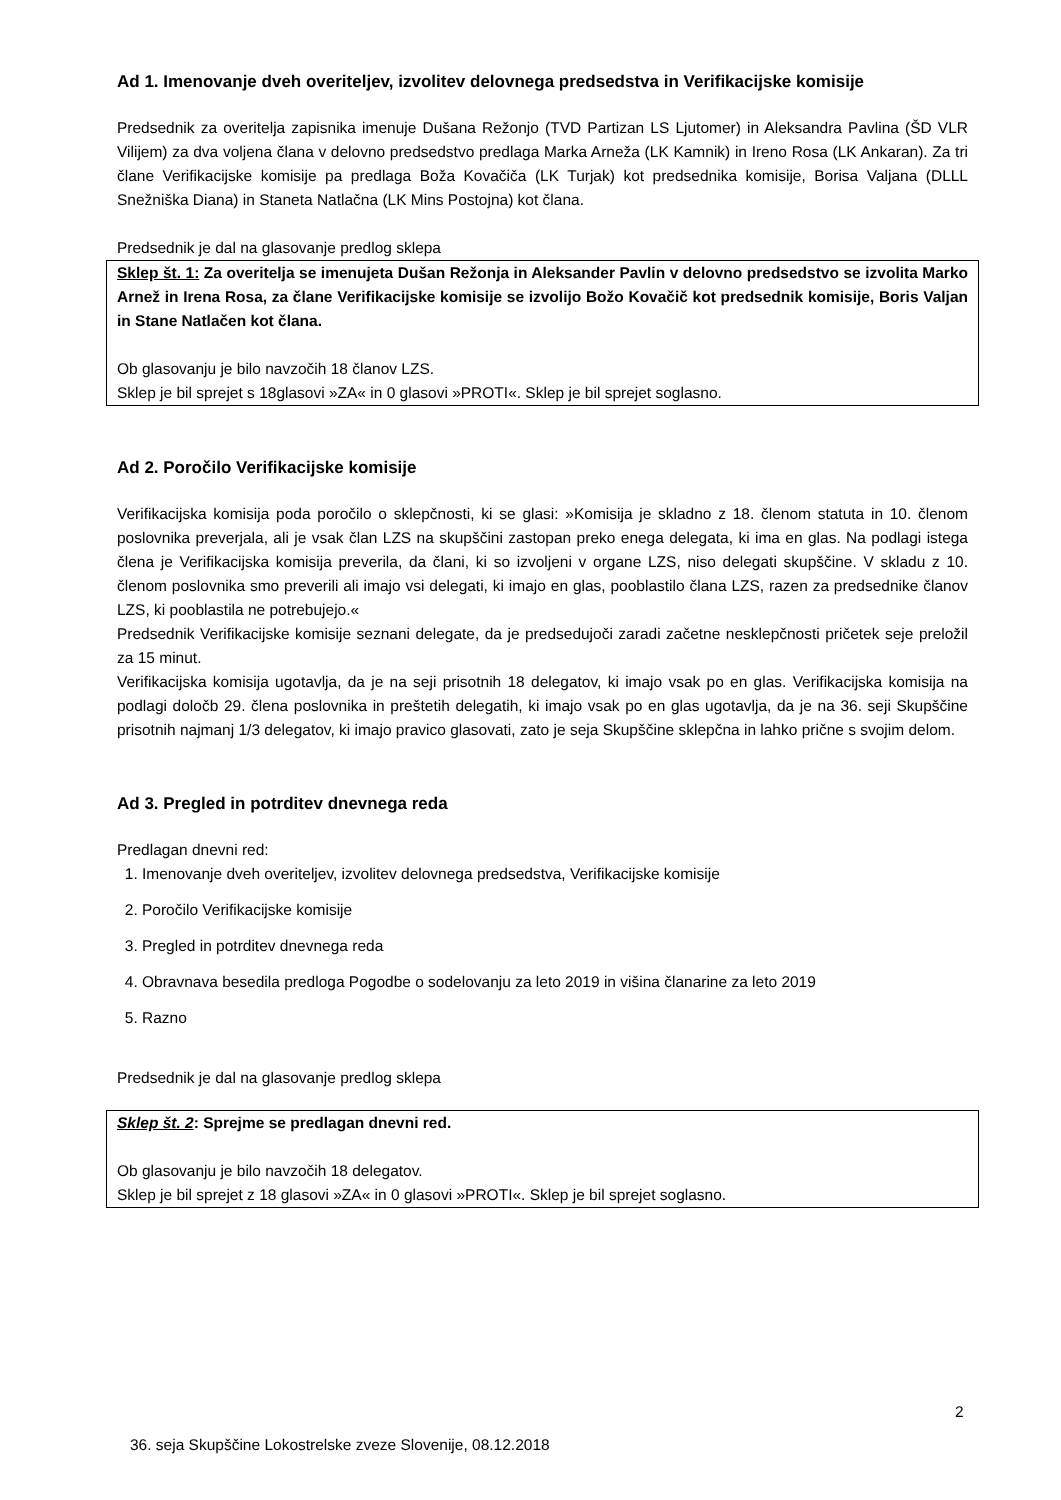Ad 1. Imenovanje dveh overiteljev, izvolitev delovnega predsedstva in Verifikacijske komisije
Predsednik za overitelja zapisnika imenuje Dušana Režonjo (TVD Partizan LS Ljutomer) in Aleksandra Pavlina (ŠD VLR Vilijem) za dva voljena člana v delovno predsedstvo predlaga Marka Arneža (LK Kamnik) in Ireno Rosa (LK Ankaran). Za tri člane Verifikacijske komisije pa predlaga Boža Kovačiča (LK Turjak) kot predsednika komisije, Borisa Valjana (DLLL Snežniška Diana) in Staneta Natlačna (LK Mins Postojna) kot člana.
Predsednik je dal na glasovanje predlog sklepa
Sklep št. 1: Za overitelja se imenujeta Dušan Režonja in Aleksander Pavlin v delovno predsedstvo se izvolita Marko Arnež in Irena Rosa, za člane Verifikacijske komisije se izvolijo Božo Kovačič kot predsednik komisije, Boris Valjan in Stane Natlačen kot člana.
Ob glasovanju je bilo navzočih 18 članov LZS.
Sklep je bil sprejet s 18glasovi »ZA« in 0 glasovi »PROTI«. Sklep je bil sprejet soglasno.
Ad 2. Poročilo Verifikacijske komisije
Verifikacijska komisija poda poročilo o sklepčnosti, ki se glasi: »Komisija je skladno z 18. členom statuta in 10. členom poslovnika preverjala, ali je vsak član LZS na skupščini zastopan preko enega delegata, ki ima en glas. Na podlagi istega člena je Verifikacijska komisija preverila, da člani, ki so izvoljeni v organe LZS, niso delegati skupščine. V skladu z 10. členom poslovnika smo preverili ali imajo vsi delegati, ki imajo en glas, pooblastilo člana LZS, razen za predsednike članov LZS, ki pooblastila ne potrebujejo.«
Predsednik Verifikacijske komisije seznani delegate, da je predsedujoči zaradi začetne nesklepčnosti pričetek seje preložil za 15 minut.
Verifikacijska komisija ugotavlja, da je na seji prisotnih 18 delegatov, ki imajo vsak po en glas. Verifikacijska komisija na podlagi določb 29. člena poslovnika in preštetih delegatih, ki imajo vsak po en glas ugotavlja, da je na 36. seji Skupščine prisotnih najmanj 1/3 delegatov, ki imajo pravico glasovati, zato je seja Skupščine sklepčna in lahko prične s svojim delom.
Ad 3. Pregled in potrditev dnevnega reda
Predlagan dnevni red:
1. Imenovanje dveh overiteljev, izvolitev delovnega predsedstva, Verifikacijske komisije
2. Poročilo Verifikacijske komisije
3. Pregled in potrditev dnevnega reda
4. Obravnava besedila predloga Pogodbe o sodelovanju za leto 2019 in višina članarine za leto 2019
5. Razno
Predsednik je dal na glasovanje predlog sklepa
Sklep št. 2: Sprejme se predlagan dnevni red.
Ob glasovanju je bilo navzočih 18 delegatov.
Sklep je bil sprejet z 18 glasovi »ZA« in 0 glasovi »PROTI«. Sklep je bil sprejet soglasno.
2
36. seja Skupščine Lokostrelske zveze Slovenije, 08.12.2018